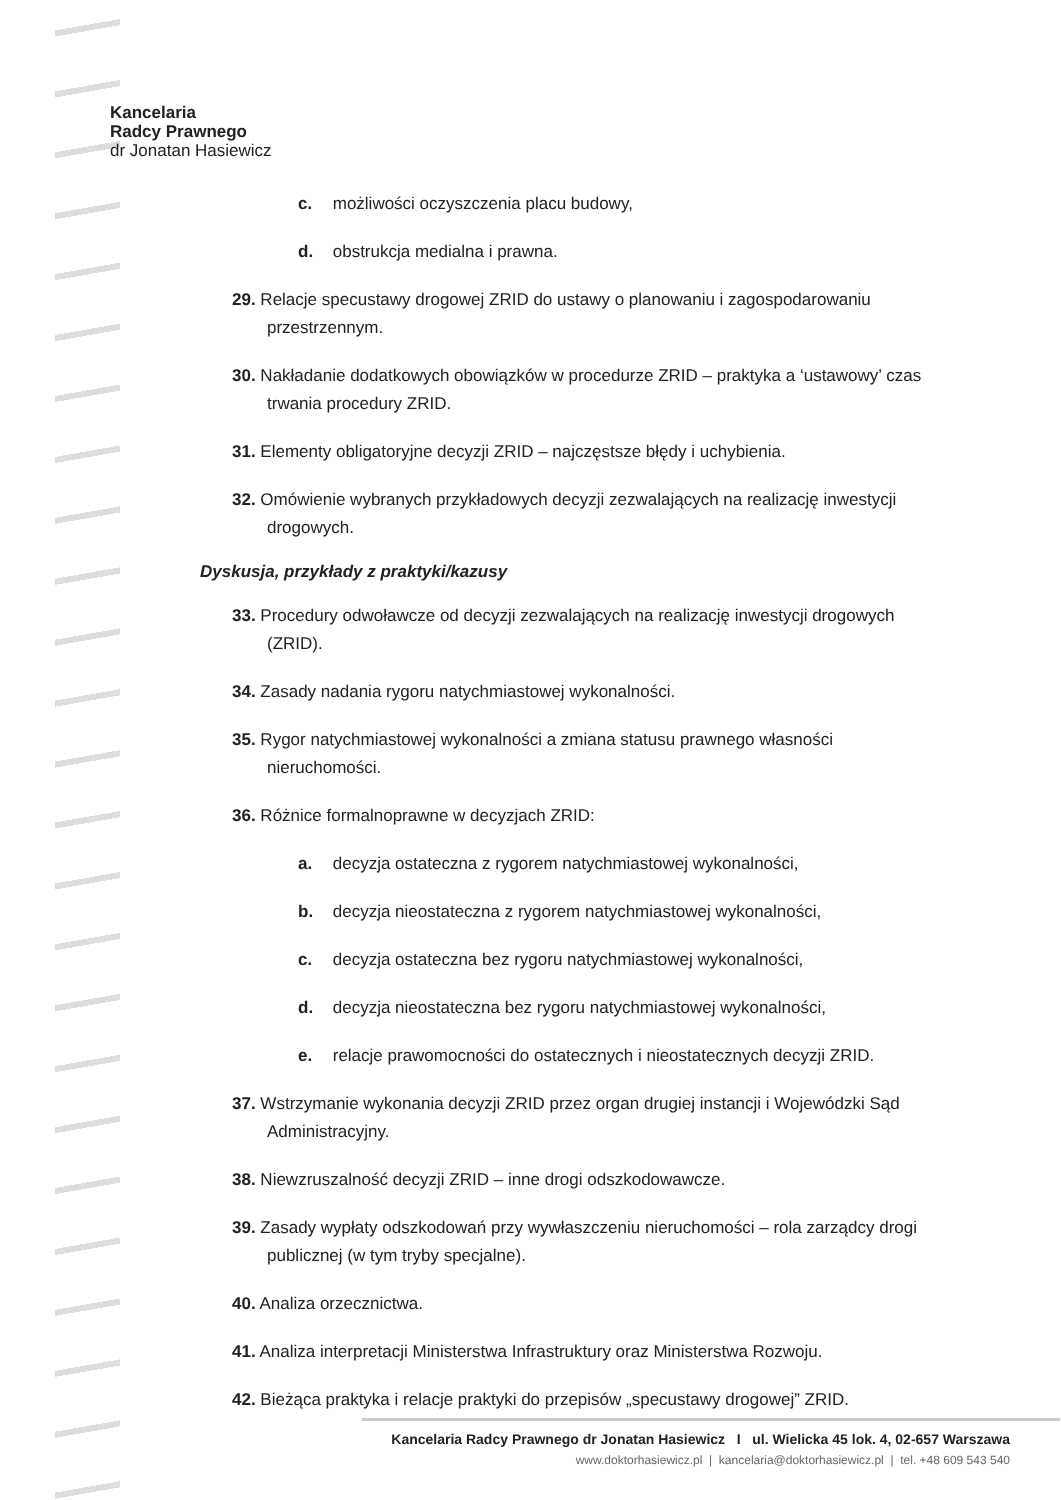Kancelaria
Radcy Prawnego
dr Jonatan Hasiewicz
c. możliwości oczyszczenia placu budowy,
d. obstrukcja medialna i prawna.
29. Relacje specustawy drogowej ZRID do ustawy o planowaniu i zagospodarowaniu przestrzennym.
30. Nakładanie dodatkowych obowiązków w procedurze ZRID – praktyka a ‘ustawowy’ czas trwania procedury ZRID.
31. Elementy obligatoryjne decyzji ZRID – najczęstsze błędy i uchybienia.
32. Omówienie wybranych przykładowych decyzji zezwalających na realizację inwestycji drogowych.
Dyskusja, przykłady z praktyki/kazusy
33. Procedury odwoławcze od decyzji zezwalających na realizację inwestycji drogowych (ZRID).
34. Zasady nadania rygoru natychmiastowej wykonalności.
35. Rygor natychmiastowej wykonalności a zmiana statusu prawnego własności nieruchomości.
36. Różnice formalnoprawne w decyzjach ZRID:
a. decyzja ostateczna z rygorem natychmiastowej wykonalności,
b. decyzja nieostateczna z rygorem natychmiastowej wykonalności,
c. decyzja ostateczna bez rygoru natychmiastowej wykonalności,
d. decyzja nieostateczna bez rygoru natychmiastowej wykonalności,
e. relacje prawomocności do ostatecznych i nieostatecznych decyzji ZRID.
37. Wstrzymanie wykonania decyzji ZRID przez organ drugiej instancji i Wojewódzki Sąd Administracyjny.
38. Niewzruszalność decyzji ZRID – inne drogi odszkodowawcze.
39. Zasady wypłaty odszkodowań przy wywłaszczeniu nieruchomości – rola zarządcy drogi publicznej (w tym tryby specjalne).
40. Analiza orzecznictwa.
41. Analiza interpretacji Ministerstwa Infrastruktury oraz Ministerstwa Rozwoju.
42. Bieżąca praktyka i relacje praktyki do przepisów „specustawy drogowej” ZRID.
Kancelaria Radcy Prawnego dr Jonatan Hasiewicz I ul. Wielicka 45 lok. 4, 02-657 Warszawa
www.doktorhasiewicz.pl | kancelaria@doktorhasiewicz.pl | tel. +48 609 543 540